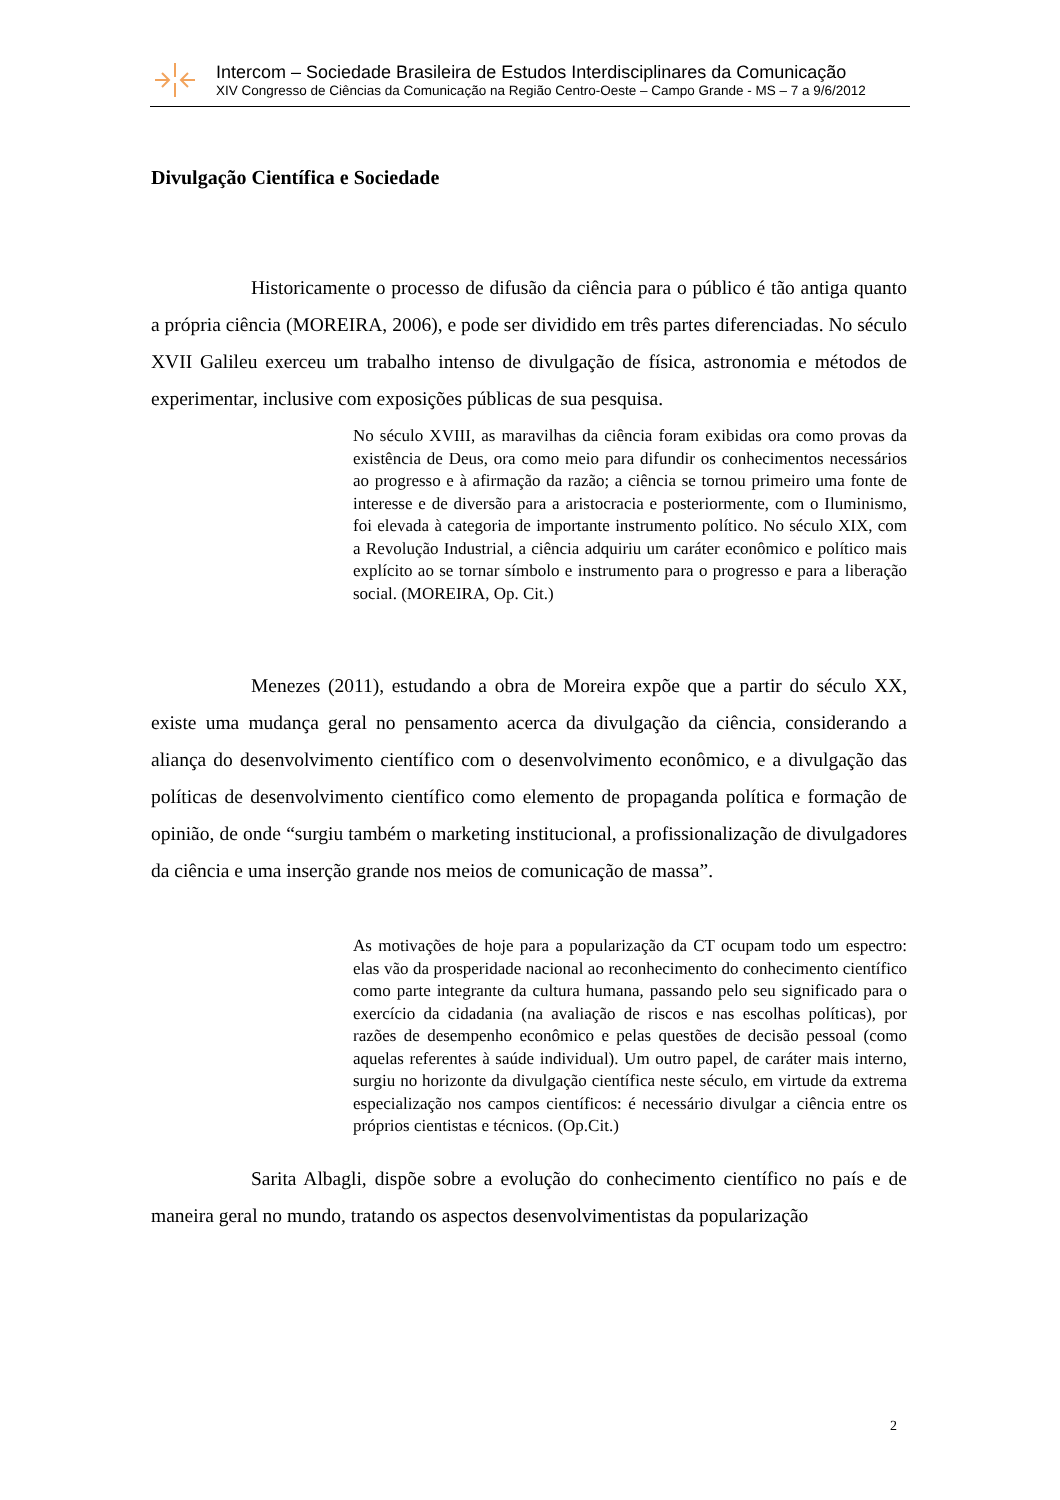Intercom – Sociedade Brasileira de Estudos Interdisciplinares da Comunicação
XIV Congresso de Ciências da Comunicação na Região Centro-Oeste – Campo Grande - MS – 7 a 9/6/2012
Divulgação Científica e Sociedade
Historicamente o processo de difusão da ciência para o público é tão antiga quanto a própria ciência (MOREIRA, 2006), e pode ser dividido em três partes diferenciadas. No século XVII Galileu exerceu um trabalho intenso de divulgação de física, astronomia e métodos de experimentar, inclusive com exposições públicas de sua pesquisa.
No século XVIII, as maravilhas da ciência foram exibidas ora como provas da existência de Deus, ora como meio para difundir os conhecimentos necessários ao progresso e à afirmação da razão; a ciência se tornou primeiro uma fonte de interesse e de diversão para a aristocracia e posteriormente, com o Iluminismo, foi elevada à categoria de importante instrumento político. No século XIX, com a Revolução Industrial, a ciência adquiriu um caráter econômico e político mais explícito ao se tornar símbolo e instrumento para o progresso e para a liberação social. (MOREIRA, Op. Cit.)
Menezes (2011), estudando a obra de Moreira expõe que a partir do século XX, existe uma mudança geral no pensamento acerca da divulgação da ciência, considerando a aliança do desenvolvimento científico com o desenvolvimento econômico, e a divulgação das políticas de desenvolvimento científico como elemento de propaganda política e formação de opinião, de onde “surgiu também o marketing institucional, a profissionalização de divulgadores da ciência e uma inserção grande nos meios de comunicação de massa”.
As motivações de hoje para a popularização da CT ocupam todo um espectro: elas vão da prosperidade nacional ao reconhecimento do conhecimento científico como parte integrante da cultura humana, passando pelo seu significado para o exercício da cidadania (na avaliação de riscos e nas escolhas políticas), por razões de desempenho econômico e pelas questões de decisão pessoal (como aquelas referentes à saúde individual). Um outro papel, de caráter mais interno, surgiu no horizonte da divulgação científica neste século, em virtude da extrema especialização nos campos científicos: é necessário divulgar a ciência entre os próprios cientistas e técnicos. (Op.Cit.)
Sarita Albagli, dispõe sobre a evolução do conhecimento científico no país e de maneira geral no mundo, tratando os aspectos desenvolvimentistas da popularização
2